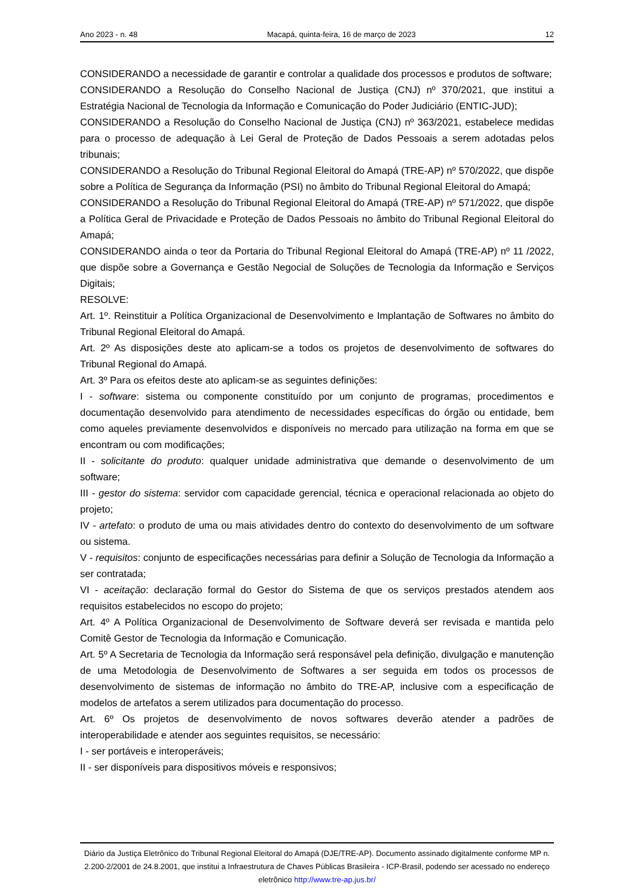Ano 2023 - n. 48 Macapá, quinta-feira, 16 de março de 2023 12
CONSIDERANDO a necessidade de garantir e controlar a qualidade dos processos e produtos de software;
CONSIDERANDO a Resolução do Conselho Nacional de Justiça (CNJ) nº 370/2021, que institui a Estratégia Nacional de Tecnologia da Informação e Comunicação do Poder Judiciário (ENTIC-JUD);
CONSIDERANDO a Resolução do Conselho Nacional de Justiça (CNJ) nº 363/2021, estabelece medidas para o processo de adequação à Lei Geral de Proteção de Dados Pessoais a serem adotadas pelos tribunais;
CONSIDERANDO a Resolução do Tribunal Regional Eleitoral do Amapá (TRE-AP) nº 570/2022, que dispõe sobre a Política de Segurança da Informação (PSI) no âmbito do Tribunal Regional Eleitoral do Amapá;
CONSIDERANDO a Resolução do Tribunal Regional Eleitoral do Amapá (TRE-AP) nº 571/2022, que dispõe a Política Geral de Privacidade e Proteção de Dados Pessoais no âmbito do Tribunal Regional Eleitoral do Amapá;
CONSIDERANDO ainda o teor da Portaria do Tribunal Regional Eleitoral do Amapá (TRE-AP) nº 11 /2022, que dispõe sobre a Governança e Gestão Negocial de Soluções de Tecnologia da Informação e Serviços Digitais;
RESOLVE:
Art. 1º. Reinstituir a Política Organizacional de Desenvolvimento e Implantação de Softwares no âmbito do Tribunal Regional Eleitoral do Amapá.
Art. 2º As disposições deste ato aplicam-se a todos os projetos de desenvolvimento de softwares do Tribunal Regional do Amapá.
Art. 3º Para os efeitos deste ato aplicam-se as seguintes definições:
I - software: sistema ou componente constituído por um conjunto de programas, procedimentos e documentação desenvolvido para atendimento de necessidades específicas do órgão ou entidade, bem como aqueles previamente desenvolvidos e disponíveis no mercado para utilização na forma em que se encontram ou com modificações;
II - solicitante do produto: qualquer unidade administrativa que demande o desenvolvimento de um software;
III - gestor do sistema: servidor com capacidade gerencial, técnica e operacional relacionada ao objeto do projeto;
IV - artefato: o produto de uma ou mais atividades dentro do contexto do desenvolvimento de um software ou sistema.
V - requisitos: conjunto de especificações necessárias para definir a Solução de Tecnologia da Informação a ser contratada;
VI - aceitação: declaração formal do Gestor do Sistema de que os serviços prestados atendem aos requisitos estabelecidos no escopo do projeto;
Art. 4º A Política Organizacional de Desenvolvimento de Software deverá ser revisada e mantida pelo Comitê Gestor de Tecnologia da Informação e Comunicação.
Art. 5º A Secretaria de Tecnologia da Informação será responsável pela definição, divulgação e manutenção de uma Metodologia de Desenvolvimento de Softwares a ser seguida em todos os processos de desenvolvimento de sistemas de informação no âmbito do TRE-AP, inclusive com a especificação de modelos de artefatos a serem utilizados para documentação do processo.
Art. 6º Os projetos de desenvolvimento de novos softwares deverão atender a padrões de interoperabilidade e atender aos seguintes requisitos, se necessário:
I - ser portáveis e interoperáveis;
II - ser disponíveis para dispositivos móveis e responsivos;
Diário da Justiça Eletrônico do Tribunal Regional Eleitoral do Amapá (DJE/TRE-AP). Documento assinado digitalmente conforme MP n. 2.200-2/2001 de 24.8.2001, que institui a Infraestrutura de Chaves Públicas Brasileira - ICP-Brasil, podendo ser acessado no endereço eletrônico http://www.tre-ap.jus.br/